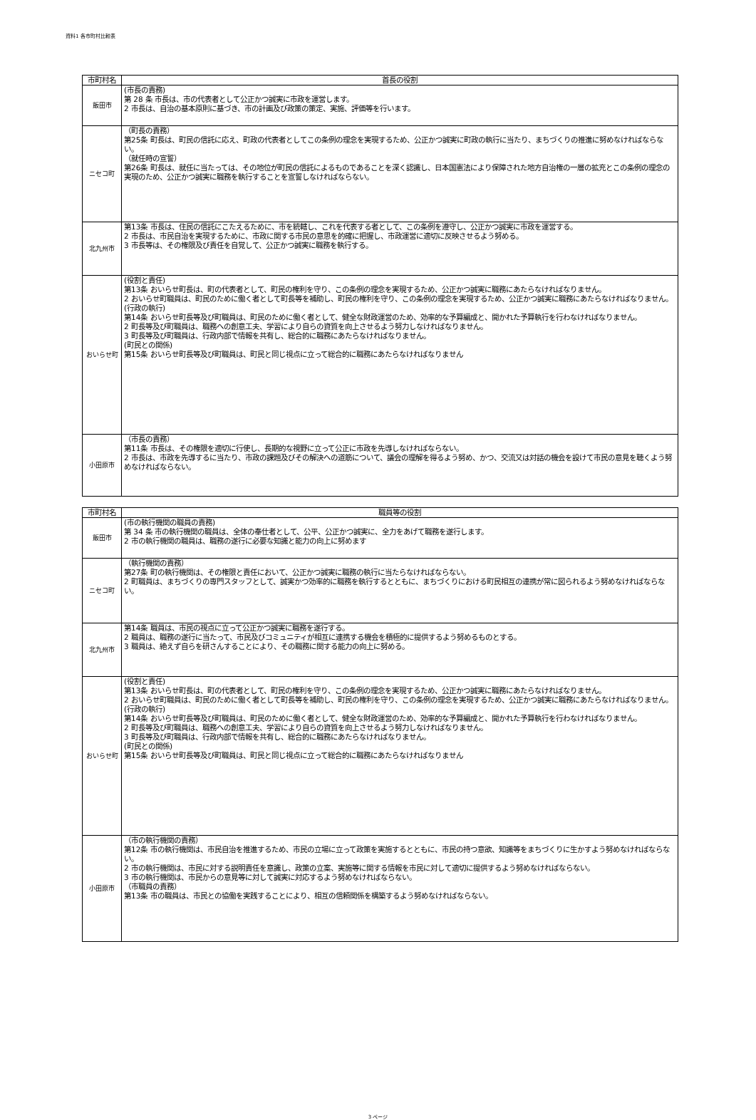資料1 各市町村比較表
| 市町村名 | 首長の役割 |
| --- | --- |
| 飯田市 | (市長の責務) 第 28 条 市長は、市の代表者として公正かつ誠実に市政を運営します。 2 市長は、自治の基本原則に基づき、市の計画及び政策の策定、実施、評価等を行います。 |
| ニセコ町 | （町長の責務） 第25条 町長は、町民の信託に応え、町政の代表者としてこの条例の理念を実現するため、公正かつ誠実に町政の執行に当たり、まちづくりの推進に努めなければならない。 （就任時の宣誓） 第26条 町長は、就任に当たっては、その地位が町民の信託によるものであることを深く認識し、日本国憲法により保障された地方自治権の一層の拡充とこの条例の理念の実現のため、公正かつ誠実に職務を執行することを宣誓しなければならない。 |
| 北九州市 | 第13条 市長は、住民の信託にこたえるために、市を統轄し、これを代表する者として、この条例を遵守し、公正かつ誠実に市政を運営する。 2 市長は、市民自治を実現するために、市政に関する市民の意思を的確に把握し、市政運営に適切に反映させるよう努める。 3 市長等は、その権限及び責任を自覚して、公正かつ誠実に職務を執行する。 |
| おいらせ町 | (役割と責任) 第13条 おいらせ町長は、町の代表者として、町民の権利を守り、この条例の理念を実現するため、公正かつ誠実に職務にあたらなければなりません。 2 おいらせ町職員は、町民のために働く者として町長等を補助し、町民の権利を守り、この条例の理念を実現するため、公正かつ誠実に職務にあたらなければなりません。 (行政の執行) 第14条 おいらせ町長等及び町職員は、町民のために働く者として、健全な財政運営のため、効率的な予算編成と、開かれた予算執行を行わなければなりません。 2 町長等及び町職員は、職務への創意工夫、学習により自らの資質を向上させるよう努力しなければなりません。 3 町長等及び町職員は、行政内部で情報を共有し、総合的に職務にあたらなければなりません。 (町民との関係) 第15条 おいらせ町長等及び町職員は、町民と同じ視点に立って総合的に職務にあたらなければなりません |
| 小田原市 | （市長の責務） 第11条 市長は、その権限を適切に行使し、長期的な視野に立って公正に市政を先導しなければならない。 2 市長は、市政を先導するに当たり、市政の課題及びその解決への道筋について、議会の理解を得るよう努め、かつ、交流又は対話の機会を設けて市民の意見を聴くよう努めなければならない。 |
| 市町村名 | 職員等の役割 |
| --- | --- |
| 飯田市 | (市の執行機関の職員の責務) 第 34 条 市の執行機関の職員は、全体の奉仕者として、公平、公正かつ誠実に、全力をあげて職務を遂行します。 2 市の執行機関の職員は、職務の遂行に必要な知識と能力の向上に努めます |
| ニセコ町 | （執行機関の責務） 第27条 町の執行機関は、その権限と責任において、公正かつ誠実に職務の執行に当たらなければならない。 2 町職員は、まちづくりの専門スタッフとして、誠実かつ効率的に職務を執行するとともに、まちづくりにおける町民相互の連携が常に図られるよう努めなければならない。 |
| 北九州市 | 第14条 職員は、市民の視点に立って公正かつ誠実に職務を遂行する。 2 職員は、職務の遂行に当たって、市民及びコミュニティが相互に連携する機会を積極的に提供するよう努めるものとする。 3 職員は、絶えず自らを研さんすることにより、その職務に関する能力の向上に努める。 |
| おいらせ町 | (役割と責任) 第13条 おいらせ町長は、町の代表者として、町民の権利を守り、この条例の理念を実現するため、公正かつ誠実に職務にあたらなければなりません。 2 おいらせ町職員は、町民のために働く者として町長等を補助し、町民の権利を守り、この条例の理念を実現するため、公正かつ誠実に職務にあたらなければなりません。 (行政の執行) 第14条 おいらせ町長等及び町職員は、町民のために働く者として、健全な財政運営のため、効率的な予算編成と、開かれた予算執行を行わなければなりません。 2 町長等及び町職員は、職務への創意工夫、学習により自らの資質を向上させるよう努力しなければなりません。 3 町長等及び町職員は、行政内部で情報を共有し、総合的に職務にあたらなければなりません。 (町民との関係) 第15条 おいらせ町長等及び町職員は、町民と同じ視点に立って総合的に職務にあたらなければなりません |
| 小田原市 | （市の執行機関の責務） 第12条 市の執行機関は、市民自治を推進するため、市民の立場に立って政策を実施するとともに、市民の持つ意欲、知識等をまちづくりに生かすよう努めなければならない。 2 市の執行機関は、市民に対する説明責任を意識し、政策の立案、実施等に関する情報を市民に対して適切に提供するよう努めなければならない。 3 市の執行機関は、市民からの意見等に対して誠実に対応するよう努めなければならない。 （市職員の責務） 第13条 市の職員は、市民との協働を実践することにより、相互の信頼関係を構築するよう努めなければならない。 |
3 ページ